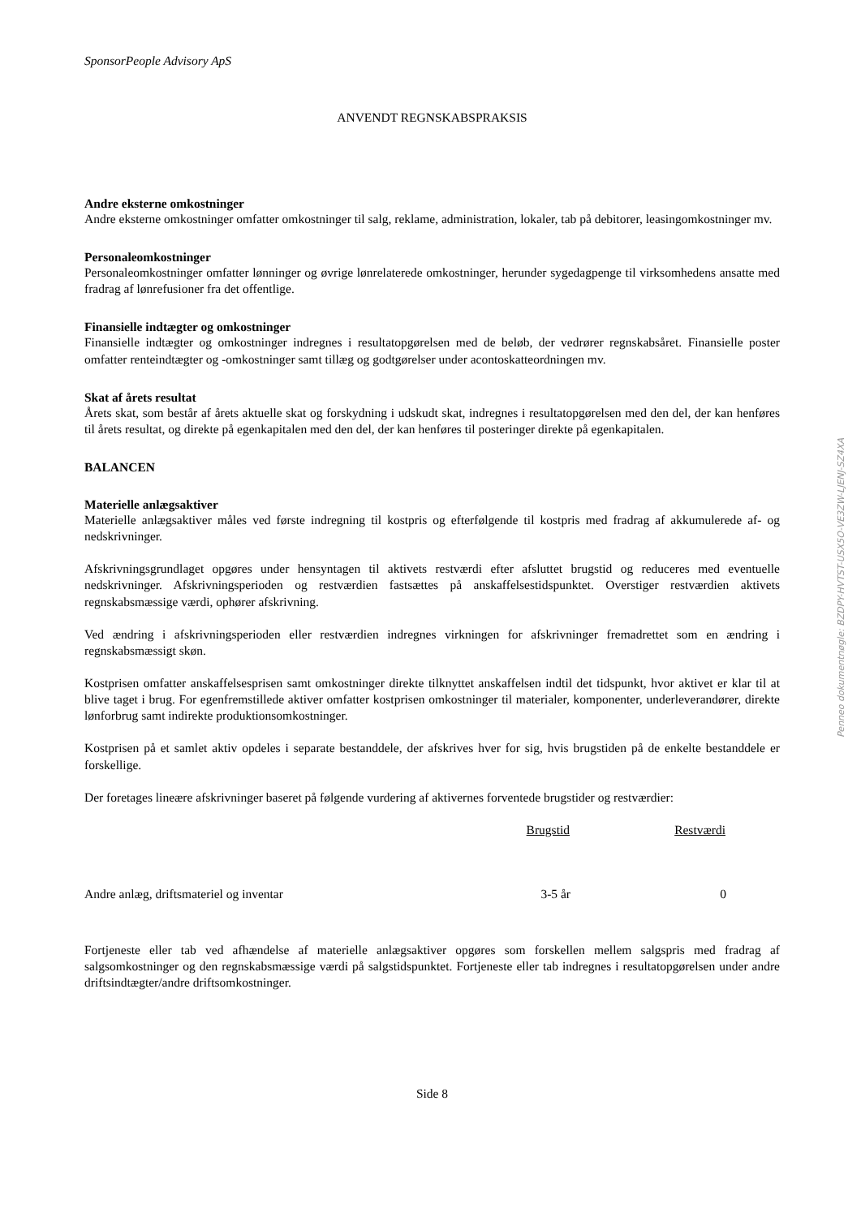SponsorPeople Advisory ApS
ANVENDT REGNSKABSPRAKSIS
Andre eksterne omkostninger
Andre eksterne omkostninger omfatter omkostninger til salg, reklame, administration, lokaler, tab på debitorer, leasingomkostninger mv.
Personaleomkostninger
Personaleomkostninger omfatter lønninger og øvrige lønrelaterede omkostninger, herunder sygedagpenge til virksomhedens ansatte med fradrag af lønrefusioner fra det offentlige.
Finansielle indtægter og omkostninger
Finansielle indtægter og omkostninger indregnes i resultatopgørelsen med de beløb, der vedrører regnskabsåret. Finansielle poster omfatter renteindtægter og -omkostninger samt tillæg og godtgørelser under acontoskatteordningen mv.
Skat af årets resultat
Årets skat, som består af årets aktuelle skat og forskydning i udskudt skat, indregnes i resultatopgørelsen med den del, der kan henføres til årets resultat, og direkte på egenkapitalen med den del, der kan henføres til posteringer direkte på egenkapitalen.
BALANCEN
Materielle anlægsaktiver
Materielle anlægsaktiver måles ved første indregning til kostpris og efterfølgende til kostpris med fradrag af akkumulerede af- og nedskrivninger.
Afskrivningsgrundlaget opgøres under hensyntagen til aktivets restværdi efter afsluttet brugstid og reduceres med eventuelle nedskrivninger. Afskrivningsperioden og restværdien fastsættes på anskaffelsestidspunktet. Overstiger restværdien aktivets regnskabsmæssige værdi, ophører afskrivning.
Ved ændring i afskrivningsperioden eller restværdien indregnes virkningen for afskrivninger fremadrettet som en ændring i regnskabsmæssigt skøn.
Kostprisen omfatter anskaffelsesprisen samt omkostninger direkte tilknyttet anskaffelsen indtil det tidspunkt, hvor aktivet er klar til at blive taget i brug. For egenfremstillede aktiver omfatter kostprisen omkostninger til materialer, komponenter, underleverandører, direkte lønforbrug samt indirekte produktionsomkostninger.
Kostprisen på et samlet aktiv opdeles i separate bestanddele, der afskrives hver for sig, hvis brugstiden på de enkelte bestanddele er forskellige.
Der foretages lineære afskrivninger baseret på følgende vurdering af aktivernes forventede brugstider og restværdier:
| | Brugstid | Restværdi | |
| --- | --- | --- | --- |
| Andre anlæg, driftsmateriel og inventar | 3-5 år | 0 | |
Fortjeneste eller tab ved afhændelse af materielle anlægsaktiver opgøres som forskellen mellem salgspris med fradrag af salgsomkostninger og den regnskabsmæssige værdi på salgstidspunktet. Fortjeneste eller tab indregnes i resultatopgørelsen under andre driftsindtægter/andre driftsomkostninger.
Side 8
Penneo dokumentnøgle: BZDPY-HVTST-USX5O-VE3ZW-LJENJ-SZ4XA